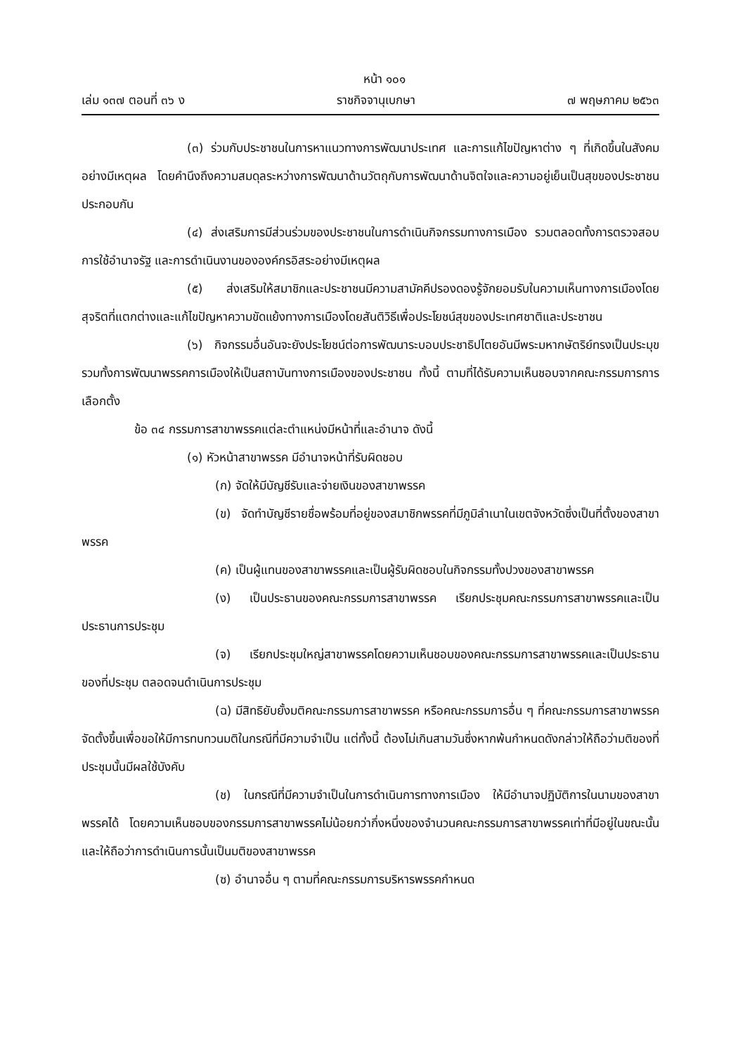หน้า ๑๐๑
เล่ม ๑๓๗ ตอนที่ ๓๖ ง ราชกิจจานุเบกษา ๗ พฤษภาคม ๒๕๖๓
(๓) ร่วมกับประชาชนในการหาแนวทางการพัฒนาประเทศ และการแก้ไขปัญหาต่าง ๆ ที่เกิดขึ้นในสังคมอย่างมีเหตุผล โดยคำนึงถึงความสมดุลระหว่างการพัฒนาด้านวัตถุกับการพัฒนาด้านจิตใจและความอยู่เย็นเป็นสุขของประชาชนประกอบกัน
(๔) ส่งเสริมการมีส่วนร่วมของประชาชนในการดำเนินกิจกรรมทางการเมือง รวมตลอดทั้งการตรวจสอบการใช้อำนาจรัฐ และการดำเนินงานขององค์กรอิสระอย่างมีเหตุผล
(๕) ส่งเสริมให้สมาชิกและประชาชนมีความสามัคคีปรองดองรู้จักยอมรับในความเห็นทางการเมืองโดยสุจริตที่แตกต่างและแก้ไขปัญหาความขัดแย้งทางการเมืองโดยสันติวิธีเพื่อประโยชน์สุขของประเทศชาติและประชาชน
(๖) กิจกรรมอื่นอันจะยังประโยชน์ต่อการพัฒนาระบอบประชาธิปไตยอันมีพระมหากษัตริย์ทรงเป็นประมุข รวมทั้งการพัฒนาพรรคการเมืองให้เป็นสถาบันทางการเมืองของประชาชน ทั้งนี้ ตามที่ได้รับความเห็นชอบจากคณะกรรมการการเลือกตั้ง
ข้อ ๓๔ กรรมการสาขาพรรคแต่ละตำแหน่งมีหน้าที่และอำนาจ ดังนี้
(๑) หัวหน้าสาขาพรรค มีอำนาจหน้าที่รับผิดชอบ
(ก) จัดให้มีบัญชีรับและจ่ายเงินของสาขาพรรค
(ข) จัดทำบัญชีรายชื่อพร้อมที่อยู่ของสมาชิกพรรคที่มีภูมิลำเนาในเขตจังหวัดซึ่งเป็นที่ตั้งของสาขาพรรค
(ค) เป็นผู้แทนของสาขาพรรคและเป็นผู้รับผิดชอบในกิจกรรมทั้งปวงของสาขาพรรค
(ง) เป็นประธานของคณะกรรมการสาขาพรรค เรียกประชุมคณะกรรมการสาขาพรรคและเป็นประธานการประชุม
(จ) เรียกประชุมใหญ่สาขาพรรคโดยความเห็นชอบของคณะกรรมการสาขาพรรคและเป็นประธานของที่ประชุม ตลอดจนดำเนินการประชุม
(ฉ) มีสิทธิยับยั้งมติคณะกรรมการสาขาพรรค หรือคณะกรรมการอื่น ๆ ที่คณะกรรมการสาขาพรรคจัดตั้งขึ้นเพื่อขอให้มีการทบทวนมติในกรณีที่มีความจำเป็น แต่ทั้งนี้ ต้องไม่เกินสามวันซึ่งหากพ้นกำหนดดังกล่าวให้ถือว่ามติของที่ประชุมนั้นมีผลใช้บังคับ
(ช) ในกรณีที่มีความจำเป็นในการดำเนินการทางการเมือง ให้มีอำนาจปฏิบัติการในนามของสาขาพรรคได้ โดยความเห็นชอบของกรรมการสาขาพรรคไม่น้อยกว่ากึ่งหนึ่งของจำนวนคณะกรรมการสาขาพรรคเท่าที่มีอยู่ในขณะนั้น และให้ถือว่าการดำเนินการนั้นเป็นมติของสาขาพรรค
(ซ) อำนาจอื่น ๆ ตามที่คณะกรรมการบริหารพรรคกำหนด